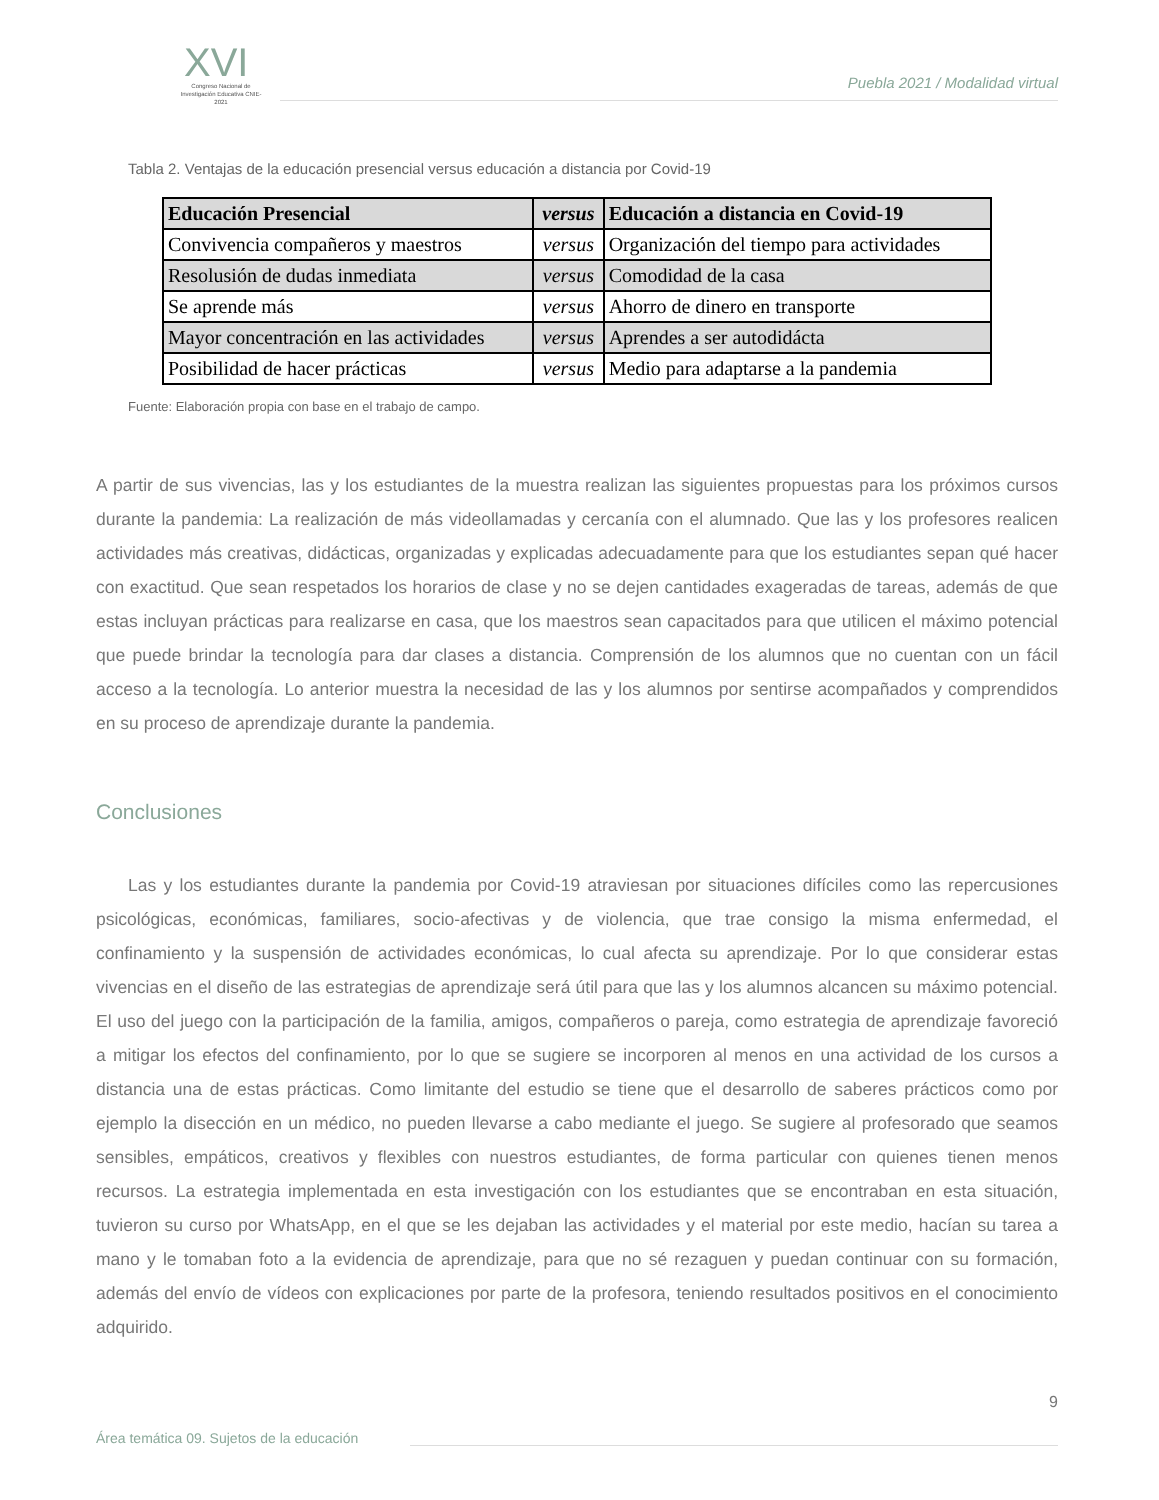XVI
Congreso Nacional de Investigación Educativa CNIE-2021
Puebla 2021 / Modalidad virtual
Tabla 2. Ventajas de la educación presencial versus educación a distancia por Covid-19
| Educación Presencial | versus | Educación a distancia en Covid-19 |
| --- | --- | --- |
| Convivencia compañeros y maestros | versus | Organización del tiempo para actividades |
| Resolusión de dudas inmediata | versus | Comodidad de la casa |
| Se aprende más | versus | Ahorro de dinero en transporte |
| Mayor concentración en las actividades | versus | Aprendes a ser autodidácta |
| Posibilidad de hacer prácticas | versus | Medio para adaptarse a la pandemia |
Fuente: Elaboración propia con base en el trabajo de campo.
A partir de sus vivencias, las y los estudiantes de la muestra realizan las siguientes propuestas para los próximos cursos durante la pandemia: La realización de más videollamadas y cercanía con el alumnado. Que las y los profesores realicen actividades más creativas, didácticas, organizadas y explicadas adecuadamente para que los estudiantes sepan qué hacer con exactitud. Que sean respetados los horarios de clase y no se dejen cantidades exageradas de tareas, además de que estas incluyan prácticas para realizarse en casa, que los maestros sean capacitados para que utilicen el máximo potencial que puede brindar la tecnología para dar clases a distancia. Comprensión de los alumnos que no cuentan con un fácil acceso a la tecnología. Lo anterior muestra la necesidad de las y los alumnos por sentirse acompañados y comprendidos en su proceso de aprendizaje durante la pandemia.
Conclusiones
Las y los estudiantes durante la pandemia por Covid-19 atraviesan por situaciones difíciles como las repercusiones psicológicas, económicas, familiares, socio-afectivas y de violencia, que trae consigo la misma enfermedad, el confinamiento y la suspensión de actividades económicas, lo cual afecta su aprendizaje. Por lo que considerar estas vivencias en el diseño de las estrategias de aprendizaje será útil para que las y los alumnos alcancen su máximo potencial. El uso del juego con la participación de la familia, amigos, compañeros o pareja, como estrategia de aprendizaje favoreció a mitigar los efectos del confinamiento, por lo que se sugiere se incorporen al menos en una actividad de los cursos a distancia una de estas prácticas. Como limitante del estudio se tiene que el desarrollo de saberes prácticos como por ejemplo la disección en un médico, no pueden llevarse a cabo mediante el juego. Se sugiere al profesorado que seamos sensibles, empáticos, creativos y flexibles con nuestros estudiantes, de forma particular con quienes tienen menos recursos. La estrategia implementada en esta investigación con los estudiantes que se encontraban en esta situación, tuvieron su curso por WhatsApp, en el que se les dejaban las actividades y el material por este medio, hacían su tarea a mano y le tomaban foto a la evidencia de aprendizaje, para que no sé rezaguen y puedan continuar con su formación, además del envío de vídeos con explicaciones por parte de la profesora, teniendo resultados positivos en el conocimiento adquirido.
9
Área temática 09. Sujetos de la educación